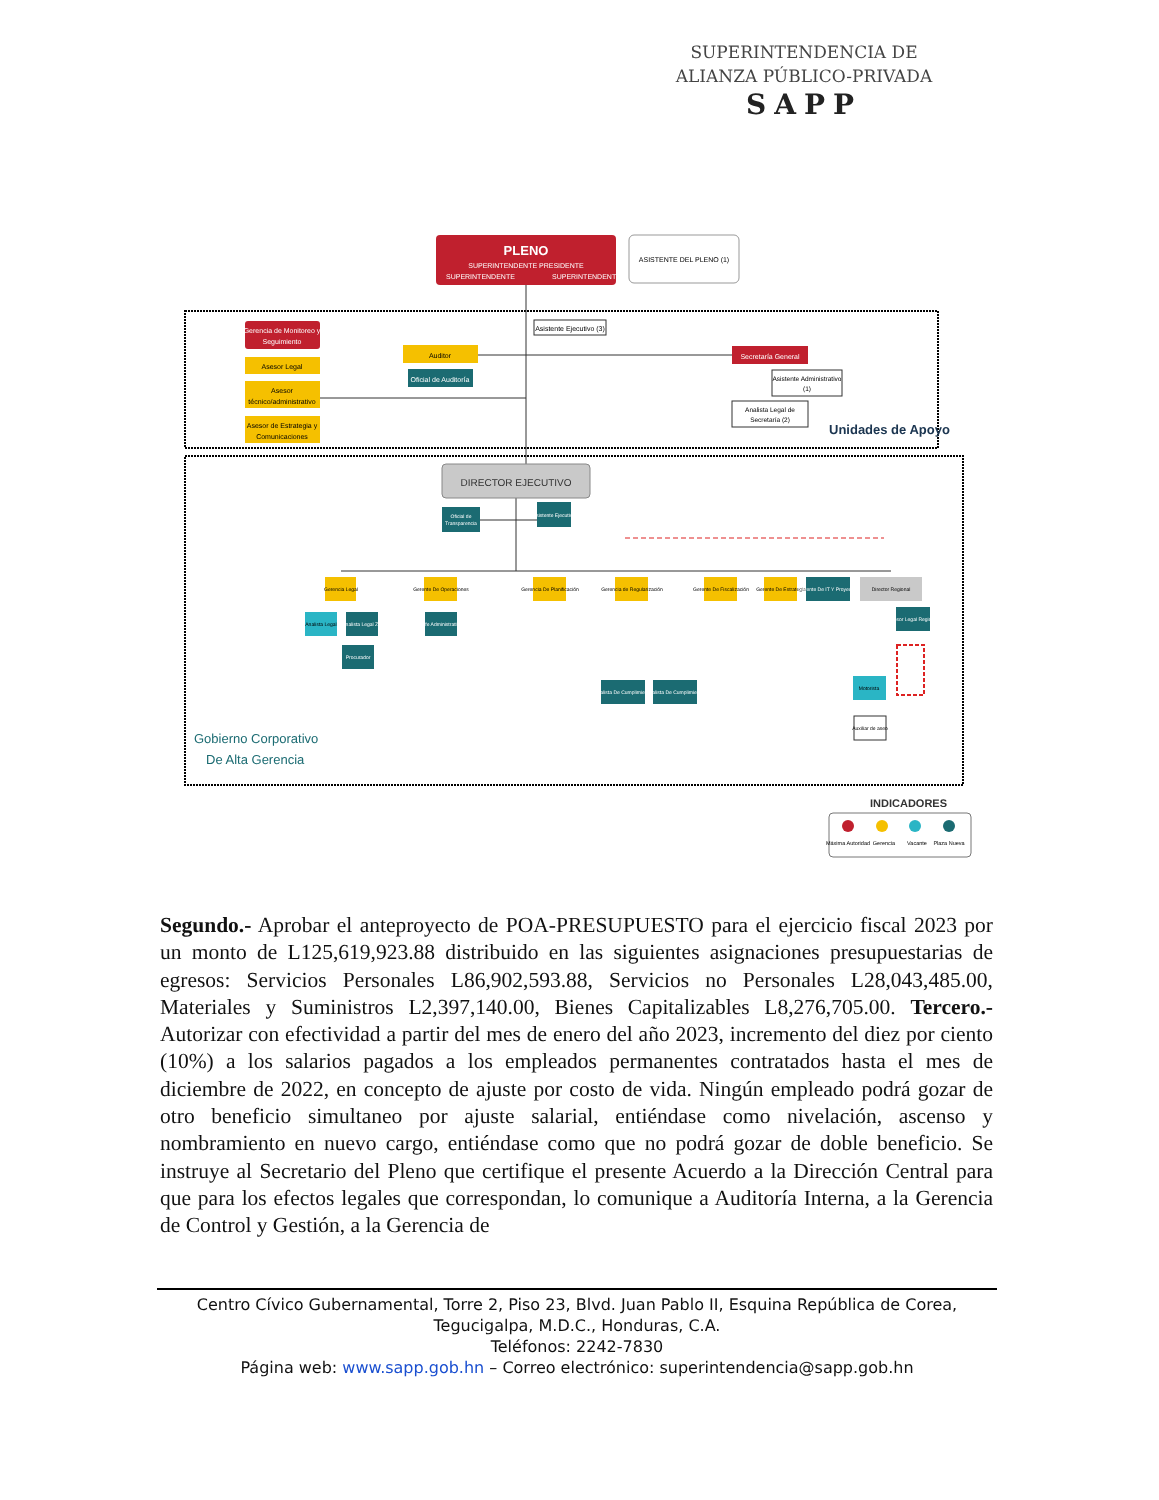SUPERINTENDENCIA DE
ALIANZA PÚBLICO-PRIVADA
SAPP
PLENO
SUPERINTENDENTE PRESIDENTE
SUPERINTENDENTE
SUPERINTENDENTE
ASISTENTE DEL PLENO (1)
Gerencia de Monitoreo y
Seguimiento
Asesor Legal
Asesor
técnico/administrativo
Asesor de Estrategia y
Comunicaciones
Asistente Ejecutivo (3)
Auditor
Oficial de Auditoría
Secretaría General
Asistente Administrativo
(1)
Analista Legal de
Secretaría (2)
Unidades de Apoyo
DIRECTOR EJECUTIVO
Oficial de
Transparencia
Asistente Ejecutivo
Gerencia Legal
Gerente De Operaciones
Gerencia De Planificación
Gerencia de Regularización
Gerente De Fiscalización
Gerente De Estrategia
Gerente De IT Y Proyectos
Director Regional
Analista Legal
Analista Legal ZN
Jefe Administrativo
Procurador
Analista De Cumplimiento
Analista De Cumplimiento
Asesor Legal Regional
Motorista
Auxiliar de aseo
Gobierno Corporativo
De Alta Gerencia
INDICADORES
Máxima Autoridad
Gerencia
Vacante
Plaza Nueva
Segundo.- Aprobar el anteproyecto de POA-PRESUPUESTO para el ejercicio fiscal 2023 por un monto de L125,619,923.88 distribuido en las siguientes asignaciones presupuestarias de egresos: Servicios Personales L86,902,593.88, Servicios no Personales L28,043,485.00, Materiales y Suministros L2,397,140.00, Bienes Capitalizables L8,276,705.00. Tercero.- Autorizar con efectividad a partir del mes de enero del año 2023, incremento del diez por ciento (10%) a los salarios pagados a los empleados permanentes contratados hasta el mes de diciembre de 2022, en concepto de ajuste por costo de vida. Ningún empleado podrá gozar de otro beneficio simultaneo por ajuste salarial, entiéndase como nivelación, ascenso y nombramiento en nuevo cargo, entiéndase como que no podrá gozar de doble beneficio. Se instruye al Secretario del Pleno que certifique el presente Acuerdo a la Dirección Central para que para los efectos legales que correspondan, lo comunique a Auditoría Interna, a la Gerencia de Control y Gestión, a la Gerencia de
Centro Cívico Gubernamental, Torre 2, Piso 23, Blvd. Juan Pablo II, Esquina República de Corea,
Tegucigalpa, M.D.C., Honduras, C.A.
Teléfonos: 2242-7830
Página web: www.sapp.gob.hn – Correo electrónico: superintendencia@sapp.gob.hn